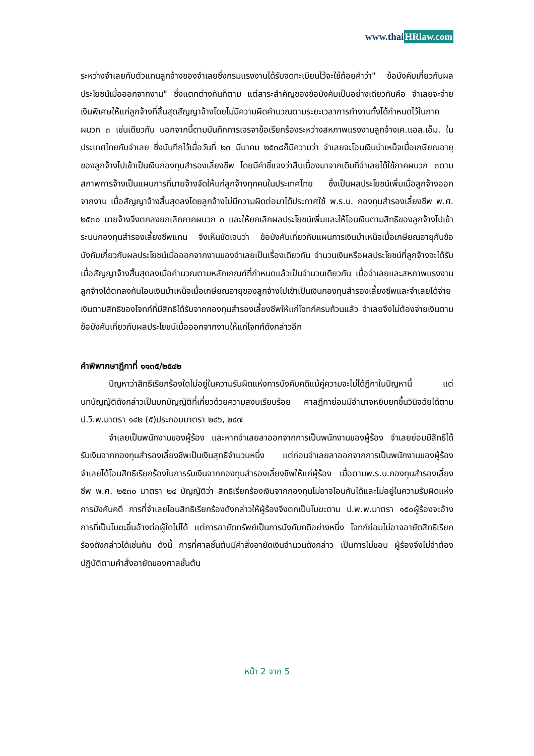www.thaiHRlaw.com
ระหว่างจำเลยกับตัวแทนลูกจ้างของจำเลยซึ่งกรมแรงงานได้รับจดทะเบียนไว้จะใช้ถ้อยคำว่า" ข้อบังคับเกี่ยวกับผลประโยชน์เมื่อออกจากงาน" ซึ่งแตกต่างกันก็ตาม แต่สาระสำคัญของข้อบังคับเป็นอย่างเดียวกันคือ จำเลยจะจ่ายเงินพิเศษให้แก่ลูกจ้างที่สิ้นสุดสัญญาจ้างโดยไม่มีความผิดคำนวณตามระยะเวลาการทำงานทั้งได้กำหนดไว้ในภาคผนวก ๓ เช่นเดียวกัน นอกจากนี้ตามบันทึกการเจรจาข้อเรียกร้องระหว่างสหภาพแรงงานลูกจ้างเค.แอล.เอ็ม. ในประเทศไทยกับจำเลย ซึ่งบันทึกไว้เมื่อวันที่ ๒๓ มีนาคม ๒๕๓๘ก็มีความว่า จำเลยจะโอนเงินบำเหน็จเมื่อเกษียณอายุของลูกจ้างไปเข้าเป็นเงินกองทุนสำรองเลี้ยงชีพ โดยมีคำชี้แจงว่าสืบเนื่องมาจากเดิมที่จำเลยได้ใช้ภาคผนวก ๓ตามสภาพการจ้างเป็นแผนการที่นายจ้างจัดให้แก่ลูกจ้างทุกคนในประเทศไทย ซึ่งเป็นผลประโยชน์เพิ่มเมื่อลูกจ้างออกจากงาน เมื่อสัญญาจ้างสิ้นสุดลงโดยลูกจ้างไม่มีความผิดต่อมาได้ประกาศใช้ พ.ร.บ. กองทุนสำรองเลี้ยงชีพ พ.ศ. ๒๕๓๐ นายจ้างจึงตกลงยกเลิกภาคผนวก ๓ และให้ยกเลิกผลประโยชน์เพิ่มและให้โอนเงินตามสิทธิของลูกจ้างไปเข้าระบบกองทุนสำรองเลี้ยงชีพแทน จึงเห็นชัดเจนว่า ข้อบังคับเกี่ยวกับแผนการเงินบำเหน็จเมื่อเกษียณอายุกับข้อบังคับเกี่ยวกับผลประโยชน์เมื่อออกจากงานของจำเลยเป็นเรื่องเดียวกัน จำนวนเงินหรือผลประโยชน์ที่ลูกจ้างจะได้รับเมื่อสัญญาจ้างสิ้นสุดลงเมื่อคำนวณตามหลักเกณฑ์ที่กำหนดแล้วเป็นจำนวนเดียวกัน เมื่อจำเลยและสหภาพแรงงานลูกจ้างได้ตกลงกันโอนเงินบำเหน็จเมื่อเกษียณอายุของลูกจ้างไปเข้าเป็นเงินกองทุนสำรองเลี้ยงชีพและจำเลยได้จ่ายเงินตามสิทธิของโจทก์ที่มีสิทธิได้รับจากกองทุนสำรองเลี้ยงชีพให้แก่โจทก์ครบถ้วนแล้ว จำเลยจึงไม่ต้องจ่ายเงินตามข้อบังคับเกี่ยวกับผลประโยชน์เมื่อออกจากงานให้แก่โจทก์ดังกล่าวอีก
คำพิพากษาฎีกาที่ ๑๑๓๕/๒๕๔๒
ปัญหาว่าสิทธิเรียกร้องใดไม่อยู่ในความรับผิดแห่งการบังคับคดีแม้คู่ความจะไม่ได้ฎีกาในปัญหานี้ แต่บทบัญญัติดังกล่าวเป็นบทบัญญัติที่เกี่ยวด้วยความสงบเรียบร้อย ศาลฎีกาย่อมมีอำนาจหยิบยกขึ้นวินิจฉัยได้ตาม ป.วิ.พ.มาตรา ๑๔๒ (๕)ประกอบมาตรา ๒๔๖, ๒๔๗
จำเลยเป็นพนักงานของผู้ร้อง และหากจำเลยลาออกจากการเป็นพนักงานของผู้ร้อง จำเลยย่อมมีสิทธิได้รับเงินจากกองทุนสำรองเลี้ยงชีพเป็นเงินสุทธิจำนวนหนึ่ง แต่ก่อนจำเลยลาออกจากการเป็นพนักงานของผู้ร้อง จำเลยได้โอนสิทธิเรียกร้องในการรับเงินจากกองทุนสำรองเลี้ยงชีพให้แก่ผู้ร้อง เมื่อตามพ.ร.บ.กองทุนสำรองเลี้ยงชีพ พ.ศ. ๒๕๓๐ มาตรา ๒๔ บัญญัติว่า สิทธิเรียกร้องเงินจากกองทุนไม่อาจโอนกันได้และไม่อยู่ในความรับผิดแห่งการบังคับคดี การที่จำเลยโอนสิทธิเรียกร้องดังกล่าวให้ผู้ร้องจึงตกเป็นโมฆะตาม ป.พ.พ.มาตรา ๑๕๐ผู้ร้องจะอ้างการที่เป็นโมฆะขึ้นอ้างต่อผู้ใดไม่ได้ แต่การอายัดทรัพย์เป็นการบังคับคดีอย่างหนึ่ง โจทก์ย่อมไม่อาจอายัดสิทธิเรียกร้องดังกล่าวได้เช่นกัน ดังนี้ การที่ศาลชั้นต้นมีคำสั่งอายัดเงินจำนวนดังกล่าว เป็นการไม่ชอบ ผู้ร้องจึงไม่จำต้องปฏิบัติตามคำสั่งอายัดของศาลชั้นต้น
หน้า 2 จาก 5